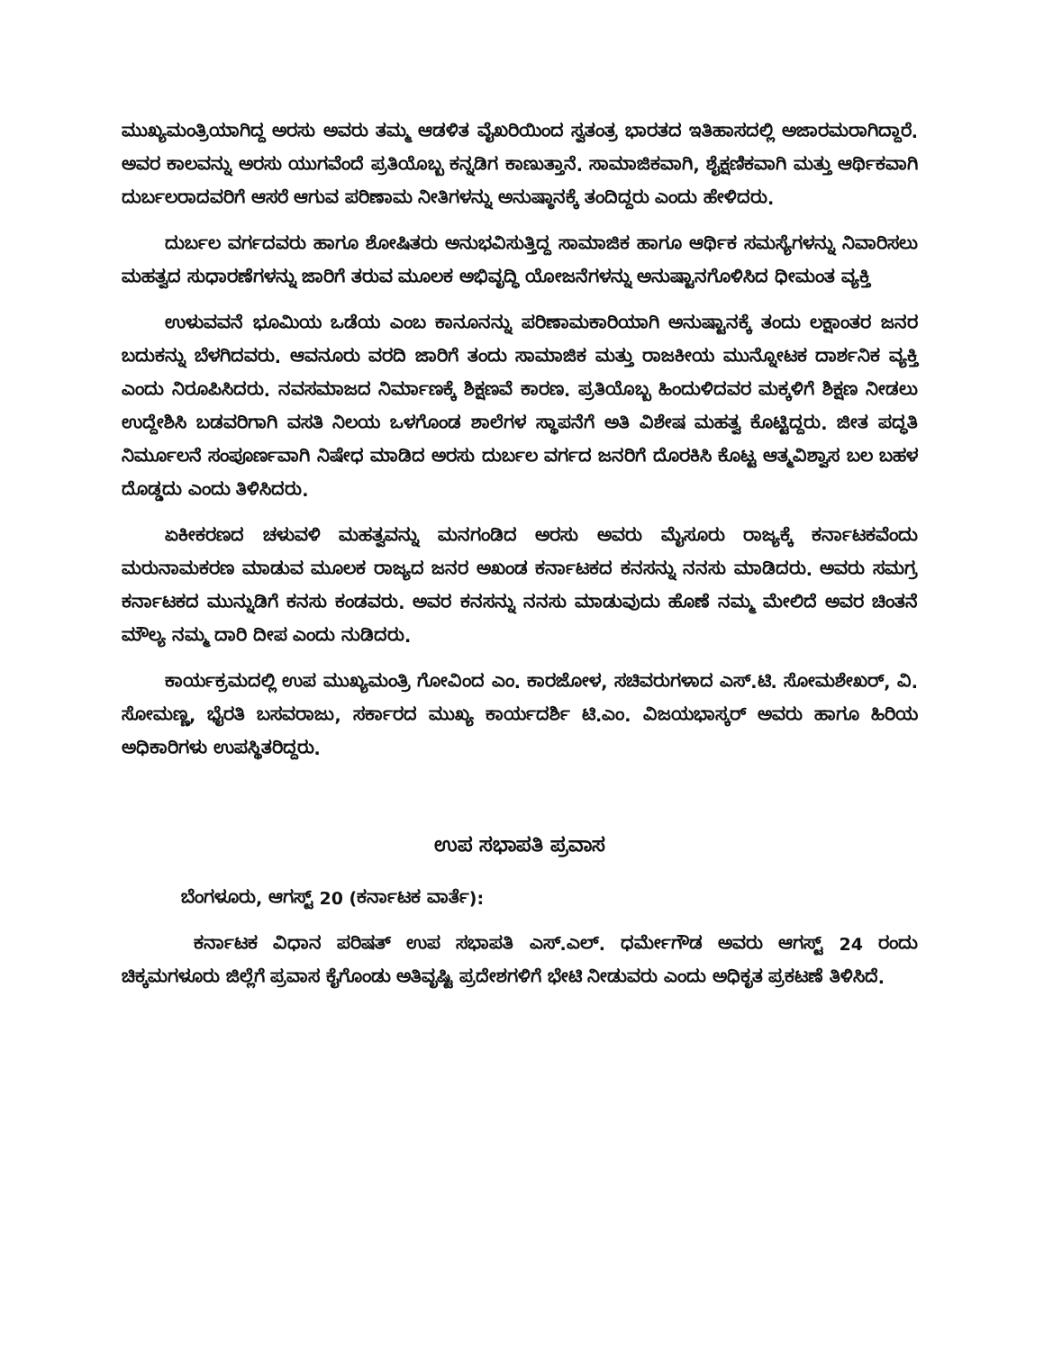ಮುಖ್ಯಮಂತ್ರಿಯಾಗಿದ್ದ ಅರಸು ಅವರು ತಮ್ಮ ಆಡಳಿತ ವೈಖರಿಯಿಂದ ಸ್ವತಂತ್ರ ಭಾರತದ ಇತಿಹಾಸದಲ್ಲಿ ಅಜಾರಮರಾಗಿದ್ದಾರೆ. ಅವರ ಕಾಲವನ್ನು ಅರಸು ಯುಗವೆಂದೆ ಪ್ರತಿಯೊಬ್ಬ ಕನ್ನಡಿಗ ಕಾಣುತ್ತಾನೆ. ಸಾಮಾಜಿಕವಾಗಿ, ಶೈಕ್ಷಣಿಕವಾಗಿ ಮತ್ತು ಆರ್ಥಿಕವಾಗಿ ದುರ್ಬಲರಾದವರಿಗೆ ಆಸರೆ ಆಗುವ ಪರಿಣಾಮ ನೀತಿಗಳನ್ನು ಅನುಷ್ಠಾನಕ್ಕೆ ತಂದಿದ್ದರು ಎಂದು ಹೇಳಿದರು.
ದುರ್ಬಲ ವರ್ಗದವರು ಹಾಗೂ ಶೋಷಿತರು ಅನುಭವಿಸುತ್ತಿದ್ದ ಸಾಮಾಜಿಕ ಹಾಗೂ ಆರ್ಥಿಕ ಸಮಸ್ಯೆಗಳನ್ನು ನಿವಾರಿಸಲು ಮಹತ್ವದ ಸುಧಾರಣೆಗಳನ್ನು ಜಾರಿಗೆ ತರುವ ಮೂಲಕ ಅಭಿವೃದ್ಧಿ ಯೋಜನೆಗಳನ್ನು ಅನುಷ್ಟಾನಗೊಳಿಸಿದ ಧೀಮಂತ ವ್ಯಕ್ತಿ
ಉಳುವವನೆ ಭೂಮಿಯ ಒಡೆಯ ಎಂಬ ಕಾನೂನನ್ನು ಪರಿಣಾಮಕಾರಿಯಾಗಿ ಅನುಷ್ಟಾನಕ್ಕೆ ತಂದು ಲಕ್ಷಾಂತರ ಜನರ ಬದುಕನ್ನು ಬೆಳಗಿದವರು. ಆವನೂರು ವರದಿ ಜಾರಿಗೆ ತಂದು ಸಾಮಾಜಿಕ ಮತ್ತು ರಾಜಕೀಯ ಮುನ್ನೋಟಕ ದಾರ್ಶನಿಕ ವ್ಯಕ್ತಿ ಎಂದು ನಿರೂಪಿಸಿದರು. ನವಸಮಾಜದ ನಿರ್ಮಾಣಕ್ಕೆ ಶಿಕ್ಷಣವೆ ಕಾರಣ. ಪ್ರತಿಯೊಬ್ಬ ಹಿಂದುಳಿದವರ ಮಕ್ಕಳಿಗೆ ಶಿಕ್ಷಣ ನೀಡಲು ಉದ್ದೇಶಿಸಿ ಬಡವರಿಗಾಗಿ ವಸತಿ ನಿಲಯ ಒಳಗೊಂಡ ಶಾಲೆಗಳ ಸ್ಥಾಪನೆಗೆ ಅತಿ ವಿಶೇಷ ಮಹತ್ವ ಕೊಟ್ಟಿದ್ದರು. ಜೀತ ಪದ್ಧತಿ ನಿರ್ಮೂಲನೆ ಸಂಪೂರ್ಣವಾಗಿ ನಿಷೇಧ ಮಾಡಿದ ಅರಸು ದುರ್ಬಲ ವರ್ಗದ ಜನರಿಗೆ ದೊರಕಿಸಿ ಕೊಟ್ಟ ಆತ್ಮವಿಶ್ವಾಸ ಬಲ ಬಹಳ ದೊಡ್ಡದು ಎಂದು ತಿಳಿಸಿದರು.
ಏಕೀಕರಣದ ಚಳುವಳಿ ಮಹತ್ವವನ್ನು ಮನಗಂಡಿದ ಅರಸು ಅವರು ಮೈಸೂರು ರಾಜ್ಯಕ್ಕೆ ಕರ್ನಾಟಕವೆಂದು ಮರುನಾಮಕರಣ ಮಾಡುವ ಮೂಲಕ ರಾಜ್ಯದ ಜನರ ಅಖಂಡ ಕರ್ನಾಟಕದ ಕನಸನ್ನು ನನಸು ಮಾಡಿದರು. ಅವರು ಸಮಗ್ರ ಕರ್ನಾಟಕದ ಮುನ್ನುಡಿಗೆ ಕನಸು ಕಂಡವರು. ಅವರ ಕನಸನ್ನು ನನಸು ಮಾಡುವುದು ಹೊಣೆ ನಮ್ಮ ಮೇಲಿದೆ ಅವರ ಚಿಂತನೆ ಮೌಲ್ಯ ನಮ್ಮ ದಾರಿ ದೀಪ ಎಂದು ನುಡಿದರು.
ಕಾರ್ಯಕ್ರಮದಲ್ಲಿ ಉಪ ಮುಖ್ಯಮಂತ್ರಿ ಗೋವಿಂದ ಎಂ. ಕಾರಜೋಳ, ಸಚಿವರುಗಳಾದ ಎಸ್.ಟಿ. ಸೋಮಶೇಖರ್, ವಿ. ಸೋಮಣ್ಣ, ಭೈರತಿ ಬಸವರಾಜು, ಸರ್ಕಾರದ ಮುಖ್ಯ ಕಾರ್ಯದರ್ಶಿ ಟಿ.ಎಂ. ವಿಜಯಭಾಸ್ಕರ್ ಅವರು ಹಾಗೂ ಹಿರಿಯ ಅಧಿಕಾರಿಗಳು ಉಪಸ್ಥಿತರಿದ್ದರು.
ಉಪ ಸಭಾಪತಿ ಪ್ರವಾಸ
ಬೆಂಗಳೂರು, ಆಗಸ್ಟ್ 20 (ಕರ್ನಾಟಕ ವಾರ್ತೆ):
ಕರ್ನಾಟಕ ವಿಧಾನ ಪರಿಷತ್ ಉಪ ಸಭಾಪತಿ ಎಸ್.ಎಲ್. ಧರ್ಮೇಗೌಡ ಅವರು ಆಗಸ್ಟ್ 24 ರಂದು ಚಿಕ್ಕಮಗಳೂರು ಜಿಲ್ಲೆಗೆ ಪ್ರವಾಸ ಕೈಗೊಂಡು ಅತಿವೃಷ್ಟಿ ಪ್ರದೇಶಗಳಿಗೆ ಭೇಟಿ ನೀಡುವರು ಎಂದು ಅಧಿಕೃತ ಪ್ರಕಟಣೆ ತಿಳಿಸಿದೆ.